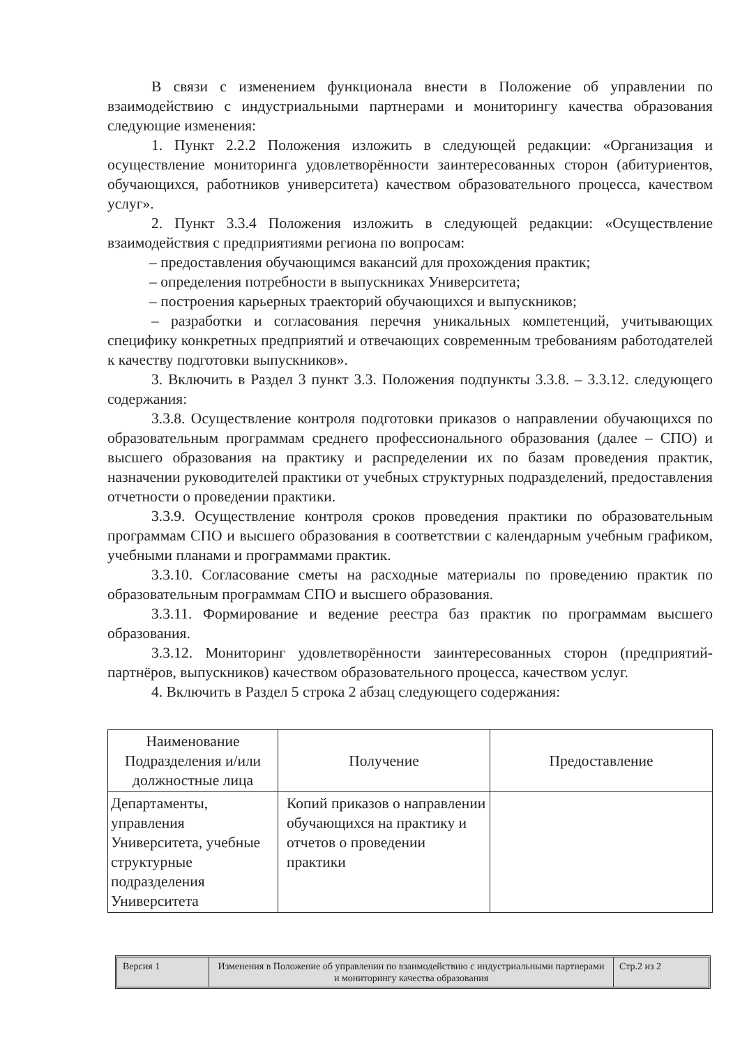В связи с изменением функционала внести в Положение об управлении по взаимодействию с индустриальными партнерами и мониторингу качества образования следующие изменения:
1. Пункт 2.2.2 Положения изложить в следующей редакции: «Организация и осуществление мониторинга удовлетворённости заинтересованных сторон (абитуриентов, обучающихся, работников университета) качеством образовательного процесса, качеством услуг».
2. Пункт 3.3.4 Положения изложить в следующей редакции: «Осуществление взаимодействия с предприятиями региона по вопросам:
– предоставления обучающимся вакансий для прохождения практик;
– определения потребности в выпускниках Университета;
– построения карьерных траекторий обучающихся и выпускников;
– разработки и согласования перечня уникальных компетенций, учитывающих специфику конкретных предприятий и отвечающих современным требованиям работодателей к качеству подготовки выпускников».
3. Включить в Раздел 3 пункт 3.3. Положения подпункты 3.3.8. – 3.3.12. следующего содержания:
3.3.8. Осуществление контроля подготовки приказов о направлении обучающихся по образовательным программам среднего профессионального образования (далее – СПО) и высшего образования на практику и распределении их по базам проведения практик, назначении руководителей практики от учебных структурных подразделений, предоставления отчетности о проведении практики.
3.3.9. Осуществление контроля сроков проведения практики по образовательным программам СПО и высшего образования в соответствии с календарным учебным графиком, учебными планами и программами практик.
3.3.10. Согласование сметы на расходные материалы по проведению практик по образовательным программам СПО и высшего образования.
3.3.11. Формирование и ведение реестра баз практик по программам высшего образования.
3.3.12. Мониторинг удовлетворённости заинтересованных сторон (предприятий-партнёров, выпускников) качеством образовательного процесса, качеством услуг.
4. Включить в Раздел 5 строка 2 абзац следующего содержания:
| Наименование Подразделения и/или должностные лица | Получение | Предоставление |
| --- | --- | --- |
| Департаменты, управления Университета, учебные структурные подразделения Университета | Копий приказов о направлении обучающихся на практику и отчетов о проведении практики | |
| Версия 1 | Изменения в Положение об управлении по взаимодействию с индустриальными партнерами и мониторингу качества образования | Стр.2 из 2 |